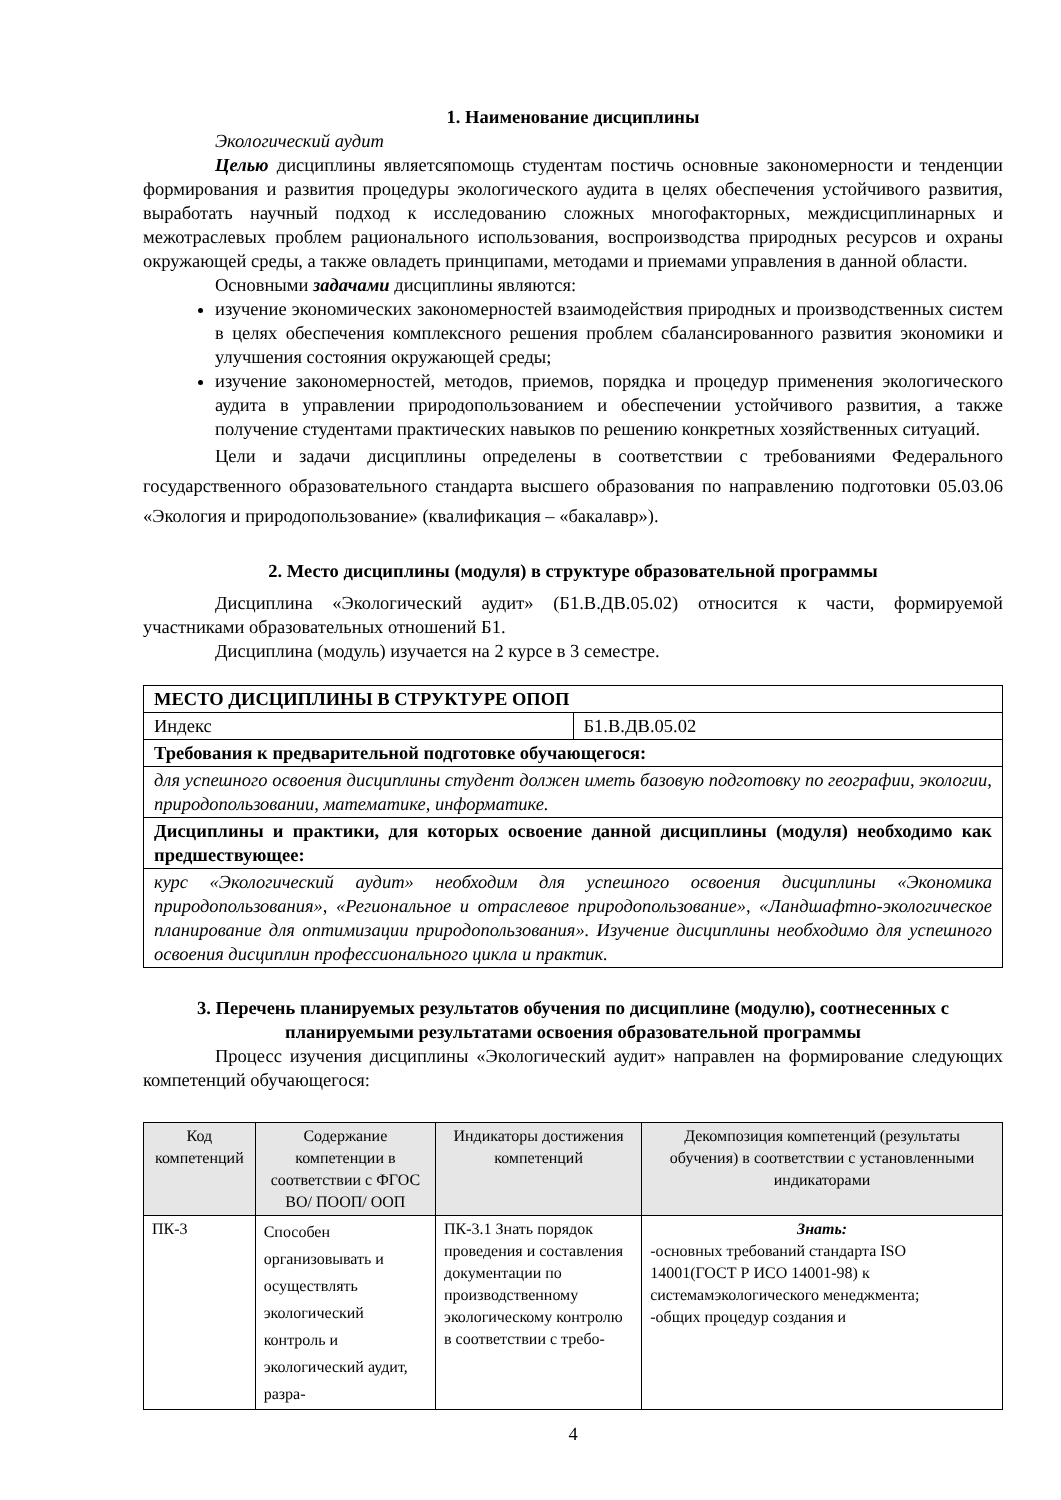1. Наименование дисциплины
Экологический аудит
Целью дисциплины являетсяпомощь студентам постичь основные закономерности и тенденции формирования и развития процедуры экологического аудита в целях обеспечения устойчивого развития, выработать научный подход к исследованию сложных многофакторных, междисциплинарных и межотраслевых проблем рационального использования, воспроизводства природных ресурсов и охраны окружающей среды, а также овладеть принципами, методами и приемами управления в данной области.
Основными задачами дисциплины являются:
изучение экономических закономерностей взаимодействия природных и производственных систем в целях обеспечения комплексного решения проблем сбалансированного развития экономики и улучшения состояния окружающей среды;
изучение закономерностей, методов, приемов, порядка и процедур применения экологического аудита в управлении природопользованием и обеспечении устойчивого развития, а также получение студентами практических навыков по решению конкретных хозяйственных ситуаций.
Цели и задачи дисциплины определены в соответствии с требованиями Федерального государственного образовательного стандарта высшего образования по направлению подготовки 05.03.06 «Экология и природопользование» (квалификация – «бакалавр»).
2. Место дисциплины (модуля) в структуре образовательной программы
Дисциплина «Экологический аудит» (Б1.В.ДВ.05.02) относится к части, формируемой участниками образовательных отношений Б1.
Дисциплина (модуль) изучается на 2 курсе в 3 семестре.
| МЕСТО ДИСЦИПЛИНЫ В СТРУКТУРЕ ОПОП | |
| Индекс | Б1.В.ДВ.05.02 |
| Требования к предварительной подготовке обучающегося: | |
| для успешного освоения дисциплины студент должен иметь базовую подготовку по географии, экологии, природопользовании, математике, информатике. | |
| Дисциплины и практики, для которых освоение данной дисциплины (модуля) необходимо как предшествующее: | |
| курс «Экологический аудит» необходим для успешного освоения дисциплины «Экономика природопользования», «Региональное и отраслевое природопользование», «Ландшафтно-экологическое планирование для оптимизации природопользования». Изучение дисциплины необходимо для успешного освоения дисциплин профессионального цикла и практик. | |
3. Перечень планируемых результатов обучения по дисциплине (модулю), соотнесенных с планируемыми результатами освоения образовательной программы
Процесс изучения дисциплины «Экологический аудит» направлен на формирование следующих компетенций обучающегося:
| Код компетенций | Содержание компетенции в соответствии с ФГОС ВО/ ПООП/ ООП | Индикаторы достижения компетенций | Декомпозиция компетенций (результаты обучения) в соответствии с установленными индикаторами |
| --- | --- | --- | --- |
| ПК-3 | Способен организовывать и осуществлять экологический контроль и экологический аудит, разра- | ПК-3.1 Знать порядок проведения и составления документации по производственному экологическому контролю в соответствии с требо- | Знать: -основных требований стандарта ISO 14001(ГОСТ Р ИСО 14001-98) к системамэкологического менеджмента; -общих процедур создания и |
4